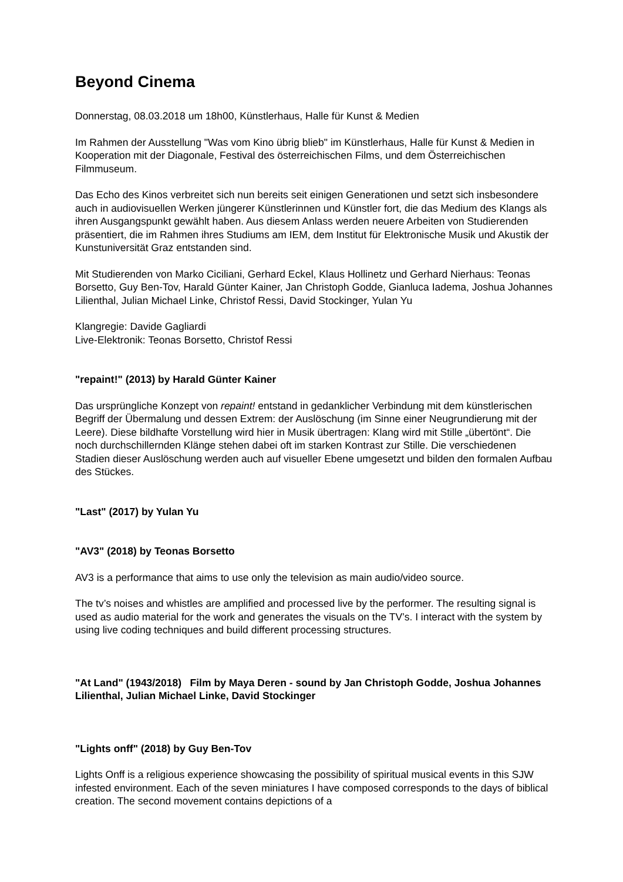Beyond Cinema
Donnerstag, 08.03.2018 um 18h00, Künstlerhaus, Halle für Kunst & Medien
Im Rahmen der Ausstellung "Was vom Kino übrig blieb" im Künstlerhaus, Halle für Kunst & Medien in Kooperation mit der Diagonale, Festival des österreichischen Films, und dem Österreichischen Filmmuseum.
Das Echo des Kinos verbreitet sich nun bereits seit einigen Generationen und setzt sich insbesondere auch in audiovisuellen Werken jüngerer Künstlerinnen und Künstler fort, die das Medium des Klangs als ihren Ausgangspunkt gewählt haben. Aus diesem Anlass werden neuere Arbeiten von Studierenden präsentiert, die im Rahmen ihres Studiums am IEM, dem Institut für Elektronische Musik und Akustik der Kunstuniversität Graz entstanden sind.
Mit Studierenden von Marko Ciciliani, Gerhard Eckel, Klaus Hollinetz und Gerhard Nierhaus: Teonas Borsetto, Guy Ben-Tov, Harald Günter Kainer, Jan Christoph Godde, Gianluca Iadema, Joshua Johannes Lilienthal, Julian Michael Linke, Christof Ressi, David Stockinger, Yulan Yu
Klangregie: Davide Gagliardi
Live-Elektronik: Teonas Borsetto, Christof Ressi
"repaint!" (2013) by Harald Günter Kainer
Das ursprüngliche Konzept von repaint! entstand in gedanklicher Verbindung mit dem künstlerischen Begriff der Übermalung und dessen Extrem: der Auslöschung (im Sinne einer Neugrundierung mit der Leere). Diese bildhafte Vorstellung wird hier in Musik übertragen: Klang wird mit Stille „übertönt“. Die noch durchschillernden Klänge stehen dabei oft im starken Kontrast zur Stille. Die verschiedenen Stadien dieser Auslöschung werden auch auf visueller Ebene umgesetzt und bilden den formalen Aufbau des Stückes.
"Last" (2017) by Yulan Yu
"AV3" (2018) by Teonas Borsetto
AV3 is a performance that aims to use only the television as main audio/video source.
The tv’s noises and whistles are amplified and processed live by the performer. The resulting signal is used as audio material for the work and generates the visuals on the TV’s. I interact with the system by using live coding techniques and build different processing structures.
"At Land" (1943/2018) Film by Maya Deren - sound by Jan Christoph Godde, Joshua Johannes Lilienthal, Julian Michael Linke, David Stockinger
"Lights onff" (2018) by Guy Ben-Tov
Lights Onff is a religious experience showcasing the possibility of spiritual musical events in this SJW infested environment. Each of the seven miniatures I have composed corresponds to the days of biblical creation. The second movement contains depictions of a